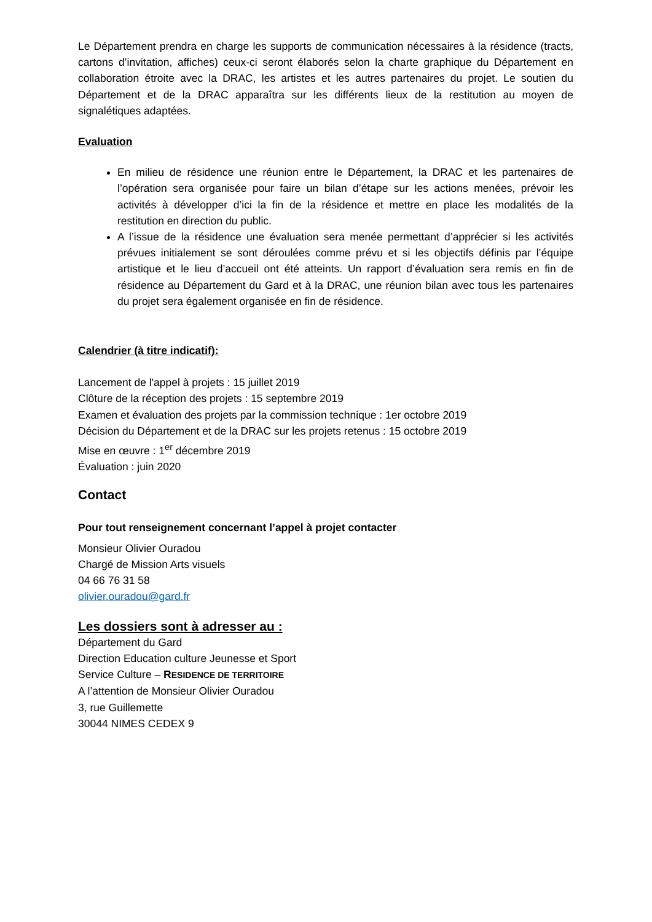Le Département prendra en charge les supports de communication nécessaires à la résidence (tracts, cartons d’invitation, affiches) ceux-ci seront élaborés selon la charte graphique du Département en collaboration étroite avec la DRAC, les artistes et les autres partenaires du projet. Le soutien du Département et de la DRAC apparaîtra sur les différents lieux de la restitution au moyen de signalétiques adaptées.
Evaluation
En milieu de résidence une réunion entre le Département, la DRAC et les partenaires de l’opération sera organisée pour faire un bilan d’étape sur les actions menées, prévoir les activités à développer d’ici la fin de la résidence et mettre en place les modalités de la restitution en direction du public.
A l’issue de la résidence une évaluation sera menée permettant d’apprécier si les activités prévues initialement se sont déroulées comme prévu et si les objectifs définis par l’équipe artistique et le lieu d’accueil ont été atteints. Un rapport d’évaluation sera remis en fin de résidence au Département du Gard et à la DRAC, une réunion bilan avec tous les partenaires du projet sera également organisée en fin de résidence.
Calendrier (à titre indicatif):
Lancement de l'appel à projets : 15 juillet 2019
Clôture de la réception des projets : 15 septembre 2019
Examen et évaluation des projets par la commission technique : 1er octobre 2019
Décision du Département et de la DRAC sur les projets retenus : 15 octobre 2019
Mise en œuvre : 1<sup>er</sup> décembre 2019
Évaluation : juin 2020
Contact
Pour tout renseignement concernant l’appel à projet contacter
Monsieur Olivier Ouradou
Chargé de Mission Arts visuels
04 66 76 31 58
olivier.ouradou@gard.fr
Les dossiers sont à adresser au :
Département du Gard
Direction Education culture Jeunesse et Sport
Service Culture – RESIDENCE DE TERRITOIRE
A l’attention de Monsieur Olivier Ouradou
3, rue Guillemette
30044 NIMES CEDEX 9